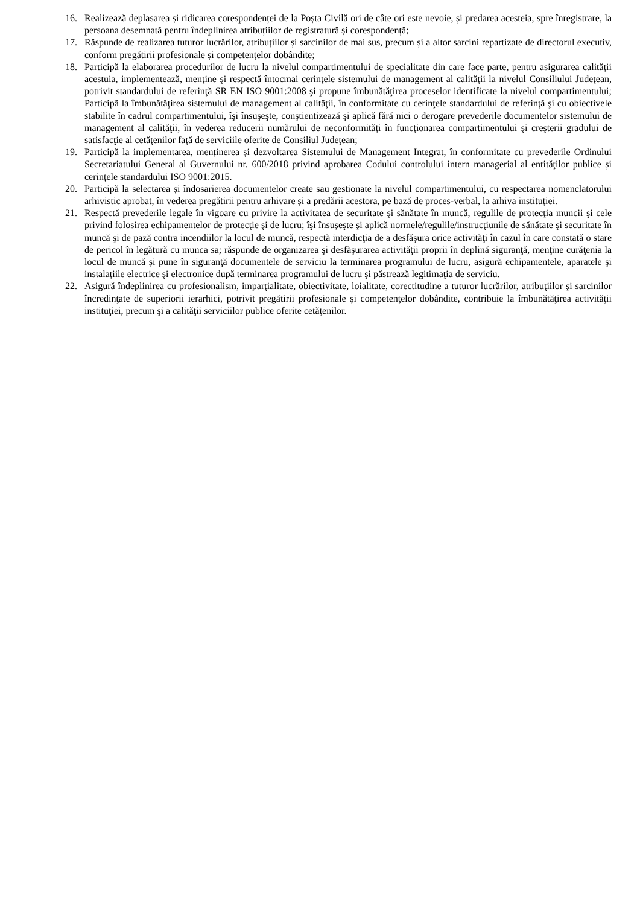16. Realizează deplasarea și ridicarea corespondenței de la Poșta Civilă ori de câte ori este nevoie, și predarea acesteia, spre înregistrare, la persoana desemnată pentru îndeplinirea atribuțiilor de registratură și corespondență;
17. Răspunde de realizarea tuturor lucrărilor, atribuțiilor și sarcinilor de mai sus, precum și a altor sarcini repartizate de directorul executiv, conform pregătirii profesionale și competențelor dobândite;
18. Participă la elaborarea procedurilor de lucru la nivelul compartimentului de specialitate din care face parte, pentru asigurarea calităţii acestuia, implementează, menţine şi respectă întocmai cerinţele sistemului de management al calităţii la nivelul Consiliului Judeţean, potrivit standardului de referinţă SR EN ISO 9001:2008 şi propune îmbunătăţirea proceselor identificate la nivelul compartimentului; Participă la îmbunătăţirea sistemului de management al calităţii, în conformitate cu cerinţele standardului de referinţă şi cu obiectivele stabilite în cadrul compartimentului, îşi însuşeşte, conştientizează şi aplică fără nici o derogare prevederile documentelor sistemului de management al calităţii, în vederea reducerii numărului de neconformităţi în funcţionarea compartimentului şi creşterii gradului de satisfacţie al cetăţenilor faţă de serviciile oferite de Consiliul Judeţean;
19. Participă la implementarea, menținerea și dezvoltarea Sistemului de Management Integrat, în conformitate cu prevederile Ordinului Secretariatului General al Guvernului nr. 600/2018 privind aprobarea Codului controlului intern managerial al entităţilor publice și cerințele standardului ISO 9001:2015.
20. Participă la selectarea și îndosarierea documentelor create sau gestionate la nivelul compartimentului, cu respectarea nomenclatorului arhivistic aprobat, în vederea pregătirii pentru arhivare și a predării acestora, pe bază de proces-verbal, la arhiva instituției.
21. Respectă prevederile legale în vigoare cu privire la activitatea de securitate şi sănătate în muncă, regulile de protecţia muncii şi cele privind folosirea echipamentelor de protecţie şi de lucru; îşi însuşeşte şi aplică normele/regulile/instrucţiunile de sănătate şi securitate în muncă şi de pază contra incendiilor la locul de muncă, respectă interdicţia de a desfăşura orice activităţi în cazul în care constată o stare de pericol în legătură cu munca sa; răspunde de organizarea şi desfăşurarea activităţii proprii în deplină siguranţă, menţine curăţenia la locul de muncă şi pune în siguranţă documentele de serviciu la terminarea programului de lucru, asigură echipamentele, aparatele şi instalaţiile electrice şi electronice după terminarea programului de lucru şi păstrează legitimaţia de serviciu.
22. Asigură îndeplinirea cu profesionalism, imparţialitate, obiectivitate, loialitate, corectitudine a tuturor lucrărilor, atribuţiilor şi sarcinilor încredinţate de superiorii ierarhici, potrivit pregătirii profesionale și competenţelor dobândite, contribuie la îmbunătăţirea activităţii instituţiei, precum şi a calităţii serviciilor publice oferite cetăţenilor.